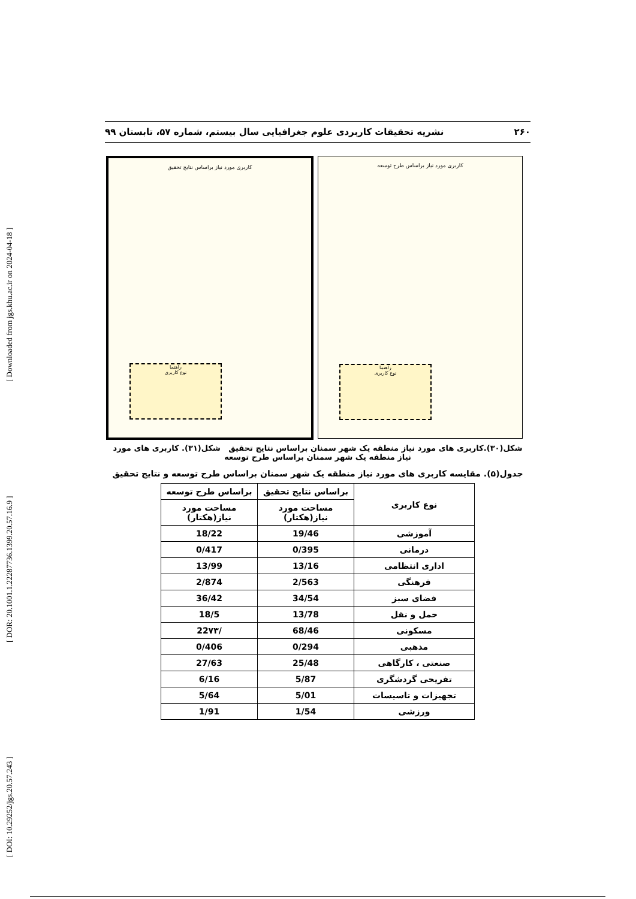[ DOI: 10.29252/jgs.20.57.243 ] [ DOR: 20.1001.1.22287736.1399.20.57.16.9 ] [ Downloaded from jgs.khu.ac.ir on 2024-04-18 ]
۲۶۰ نشریه تحقیقات کاربردی علوم جغرافیایی سال بیستم، شماره ۵۷، تابستان ۹۹
کاربری مورد نیاز براساس طرح توسعه
راهنما
نوع کاربری
کاربری مورد نیاز براساس نتایج تحقیق
راهنما
نوع کاربری
شکل(۳۰).کاربری های مورد نیاز منطقه یک شهر سمنان براساس نتایج تحقیق شکل(۳۱). کاربری های مورد نیاز منطقه یک شهر سمنان براساس طرح توسعه
جدول(۵). مقایسه کاربری های مورد نیاز منطقه یک شهر سمنان براساس طرح توسعه و نتایج تحقیق
| نوع کاربری | براساس نتایج تحقیق | براساس طرح توسعه |
| --- | --- | --- |
| | مساحت مورد نیاز(هکتار) | مساحت مورد نیاز(هکتار) |
| آموزشی | 19/46 | 18/22 |
| درمانی | 0/395 | 0/417 |
| اداری انتظامی | 13/16 | 13/99 |
| فرهنگی | 2/563 | 2/874 |
| فضای سبز | 34/54 | 36/42 |
| حمل و نقل | 13/78 | 18/5 |
| مسکونی | 68/46 | /22۷۳ |
| مذهبی | 0/294 | 0/406 |
| صنعتی ، کارگاهی | 25/48 | 27/63 |
| تفریحی گردشگری | 5/87 | 6/16 |
| تجهیزات و تاسیسات | 5/01 | 5/64 |
| ورزشی | 1/54 | 1/91 |